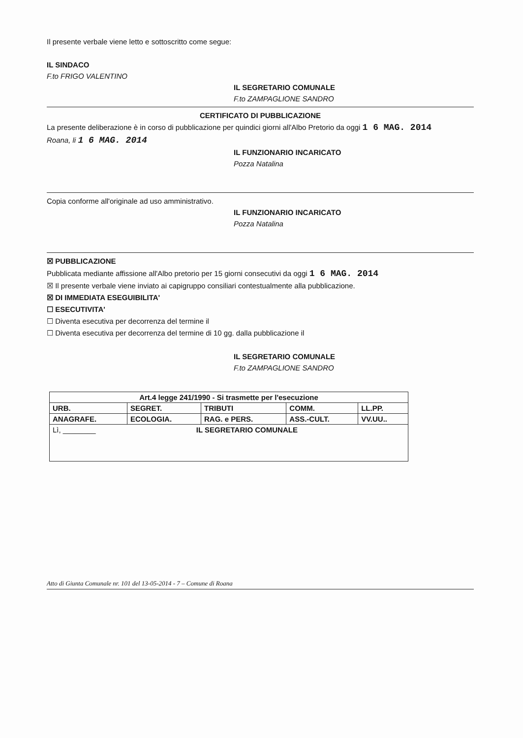Il presente verbale viene letto e sottoscritto come segue:
IL SINDACO
F.to FRIGO VALENTINO
IL SEGRETARIO COMUNALE
F.to ZAMPAGLIONE SANDRO
CERTIFICATO DI PUBBLICAZIONE
La presente deliberazione è in corso di pubblicazione per quindici giorni all'Albo Pretorio da oggi 1 6 MAG. 2014
Roana, li 1 6 MAG. 2014
IL FUNZIONARIO INCARICATO
Pozza Natalina
Copia conforme all'originale ad uso amministrativo.
IL FUNZIONARIO INCARICATO
Pozza Natalina
☒ PUBBLICAZIONE
Pubblicata mediante affissione all'Albo pretorio per 15 giorni consecutivi da oggi 1 6 MAG. 2014
☒ Il presente verbale viene inviato ai capigruppo consiliari contestualmente alla pubblicazione.
☒ DI IMMEDIATA ESEGUIBILITA'
☐ ESECUTIVITA'
☐ Diventa esecutiva per decorrenza del termine il
☐ Diventa esecutiva per decorrenza del termine di 10 gg. dalla pubblicazione il
IL SEGRETARIO COMUNALE
F.to ZAMPAGLIONE SANDRO
| Art.4 legge 241/1990 - Si trasmette per l'esecuzione | | | | |
| URB. | SEGRET. | TRIBUTI | COMM. | LL.PP. |
| ANAGRAFE. | ECOLOGIA. | RAG. e PERS. | ASS.-CULT. | VV.UU.. |
| Lì, ________ IL SEGRETARIO COMUNALE | | | | |
Atto di Giunta Comunale nr. 101 del 13-05-2014 - 7 – Comune di Roana